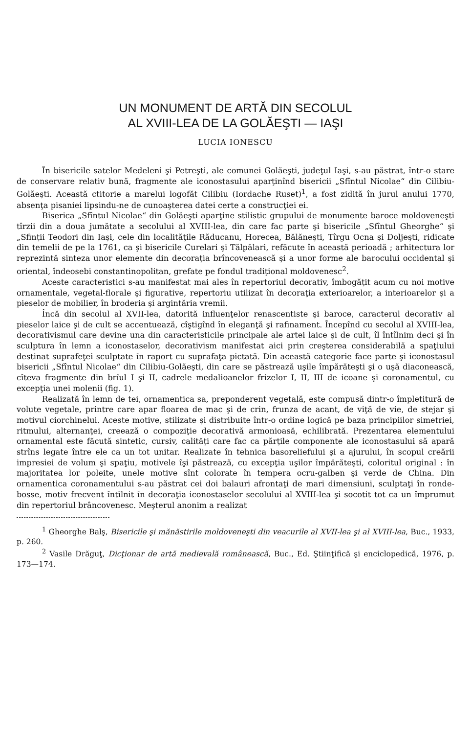UN MONUMENT DE ARTĂ DIN SECOLUL
AL XVIII-LEA DE LA GOLĂEŞTI — IAŞI
LUCIA IONESCU
În bisericile satelor Medeleni şi Petreşti, ale comunei Golăeşti, judeţul Iaşi, s-au păstrat, într-o stare de conservare relativ bună, fragmente ale iconostasului aparţinînd bisericii „Sfîntul Nicolae“ din Cilibiu-Golăeşti. Această ctitorie a marelui logofăt Cilibiu (Iordache Ruset)<sup>1</sup>, a fost zidită în jurul anului 1770, absenţa pisaniei lipsindu-ne de cunoaşterea datei certe a construcţiei ei.
Biserica „Sfîntul Nicolae“ din Golăeşti aparţine stilistic grupului de monumente baroce moldoveneşti tîrzii din a doua jumătate a secolului al XVIII-lea, din care fac parte şi bisericile „Sfîntul Gheorghe“ şi „Sfinţii Teodori din Iaşi, cele din localităţile Răducanu, Horecea, Bălăneşti, Tîrgu Ocna şi Doljeşti, ridicate din temelii de pe la 1761, ca şi bisericile Curelari şi Tălpălari, refăcute în această perioadă ; arhitectura lor reprezintă sinteza unor elemente din decoraţia brîncovenească şi a unor forme ale barocului occidental şi oriental, îndeosebi constantinopolitan, grefate pe fondul tradiţional moldovenesc<sup>2</sup>.
Aceste caracteristici s-au manifestat mai ales în repertoriul decorativ, îmbogăţit acum cu noi motive ornamentale, vegetal-florale şi figurative, repertoriu utilizat în decoraţia exterioarelor, a interioarelor şi a pieselor de mobilier, în broderia şi argintăria vremii.
Încă din secolul al XVII-lea, datorită influenţelor renascentiste şi baroce, caracterul decorativ al pieselor laice şi de cult se accentuează, cîştigînd în eleganţă şi rafinament. Începînd cu secolul al XVIII-lea, decorativismul care devine una din caracteristicile principale ale artei laice şi de cult, îl întîlnim deci şi în sculptura în lemn a iconostaselor, decorativism manifestat aici prin creşterea considerabilă a spaţiului destinat suprafeţei sculptate în raport cu suprafaţa pictată. Din această categorie face parte şi iconostasul bisericii „Sfîntul Nicolae“ din Cilibiu-Golăeşti, din care se păstrează uşile împărăteşti şi o uşă diaconească, cîteva fragmente din brîul I şi II, cadrele medalioanelor frizelor I, II, III de icoane şi coronamentul, cu excepţia unei molenii (fig. 1).
Realizată în lemn de tei, ornamentica sa, preponderent vegetală, este compusă dintr-o împletitură de volute vegetale, printre care apar floarea de mac şi de crin, frunza de acant, de viţă de vie, de stejar şi motivul ciorchinelui. Aceste motive, stilizate şi distribuite într-o ordine logică pe baza principiilor simetriei, ritmului, alternanţei, creează o compoziţie decorativă armonioasă, echilibrată. Prezentarea elementului ornamental este făcută sintetic, cursiv, calităţi care fac ca părţile componente ale iconostasului să apară strîns legate între ele ca un tot unitar. Realizate în tehnica basoreliefului şi a ajurului, în scopul creării impresiei de volum şi spaţiu, motivele îşi păstrează, cu excepţia uşilor împărăteşti, coloritul original : în majoritatea lor poleite, unele motive sînt colorate în tempera ocru-galben şi verde de China. Din ornamentica coronamentului s-au păstrat cei doi balauri afrontaţi de mari dimensiuni, sculptaţi în ronde-bosse, motiv frecvent întîlnit în decoraţia iconostaselor secolului al XVIII-lea şi socotit tot ca un împrumut din repertoriul brâncovenesc. Meşterul anonim a realizat
<sup>1</sup> Gheorghe Balş, Bisericile şi mănăstirile moldoveneşti din veacurile al XVII-lea şi al XVIII-lea, Buc., 1933, p. 260.
<sup>2</sup> Vasile Drăguţ, Dicţionar de artă medievală românească, Buc., Ed. Ştiinţifică şi enciclopedică, 1976, p. 173—174.